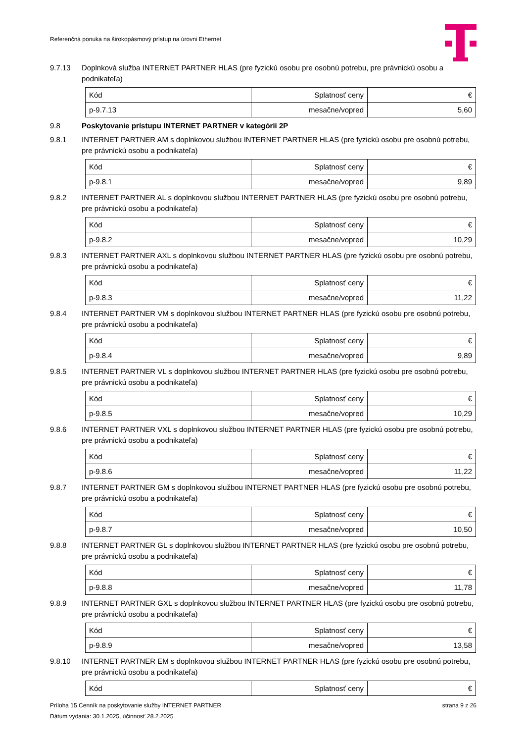Referenčná ponuka na širokopásmový prístup na úrovni Ethernet
9.7.13 Doplnková služba INTERNET PARTNER HLAS (pre fyzickú osobu pre osobnú potrebu, pre právnickú osobu a podnikateľa)
| Kód | Splatnosť ceny | € |
| p-9.7.13 | mesačne/vopred | 5,60 |
9.8 Poskytovanie prístupu INTERNET PARTNER v kategórii 2P
9.8.1 INTERNET PARTNER AM s doplnkovou službou INTERNET PARTNER HLAS (pre fyzickú osobu pre osobnú potrebu, pre právnickú osobu a podnikateľa)
| Kód | Splatnosť ceny | € |
| p-9.8.1 | mesačne/vopred | 9,89 |
9.8.2 INTERNET PARTNER AL s doplnkovou službou INTERNET PARTNER HLAS (pre fyzickú osobu pre osobnú potrebu, pre právnickú osobu a podnikateľa)
| Kód | Splatnosť ceny | € |
| p-9.8.2 | mesačne/vopred | 10,29 |
9.8.3 INTERNET PARTNER AXL s doplnkovou službou INTERNET PARTNER HLAS (pre fyzickú osobu pre osobnú potrebu, pre právnickú osobu a podnikateľa)
| Kód | Splatnosť ceny | € |
| p-9.8.3 | mesačne/vopred | 11,22 |
9.8.4 INTERNET PARTNER VM s doplnkovou službou INTERNET PARTNER HLAS (pre fyzickú osobu pre osobnú potrebu, pre právnickú osobu a podnikateľa)
| Kód | Splatnosť ceny | € |
| p-9.8.4 | mesačne/vopred | 9,89 |
9.8.5 INTERNET PARTNER VL s doplnkovou službou INTERNET PARTNER HLAS (pre fyzickú osobu pre osobnú potrebu, pre právnickú osobu a podnikateľa)
| Kód | Splatnosť ceny | € |
| p-9.8.5 | mesačne/vopred | 10,29 |
9.8.6 INTERNET PARTNER VXL s doplnkovou službou INTERNET PARTNER HLAS (pre fyzickú osobu pre osobnú potrebu, pre právnickú osobu a podnikateľa)
| Kód | Splatnosť ceny | € |
| p-9.8.6 | mesačne/vopred | 11,22 |
9.8.7 INTERNET PARTNER GM s doplnkovou službou INTERNET PARTNER HLAS (pre fyzickú osobu pre osobnú potrebu, pre právnickú osobu a podnikateľa)
| Kód | Splatnosť ceny | € |
| p-9.8.7 | mesačne/vopred | 10,50 |
9.8.8 INTERNET PARTNER GL s doplnkovou službou INTERNET PARTNER HLAS (pre fyzickú osobu pre osobnú potrebu, pre právnickú osobu a podnikateľa)
| Kód | Splatnosť ceny | € |
| p-9.8.8 | mesačne/vopred | 11,78 |
9.8.9 INTERNET PARTNER GXL s doplnkovou službou INTERNET PARTNER HLAS (pre fyzickú osobu pre osobnú potrebu, pre právnickú osobu a podnikateľa)
| Kód | Splatnosť ceny | € |
| p-9.8.9 | mesačne/vopred | 13,58 |
9.8.10 INTERNET PARTNER EM s doplnkovou službou INTERNET PARTNER HLAS (pre fyzickú osobu pre osobnú potrebu, pre právnickú osobu a podnikateľa)
| Kód | Splatnosť ceny | € |
Príloha 15 Cenník na poskytovanie služby INTERNET PARTNER strana 9 z 26
Dátum vydania: 30.1.2025, účinnosť 28.2.2025